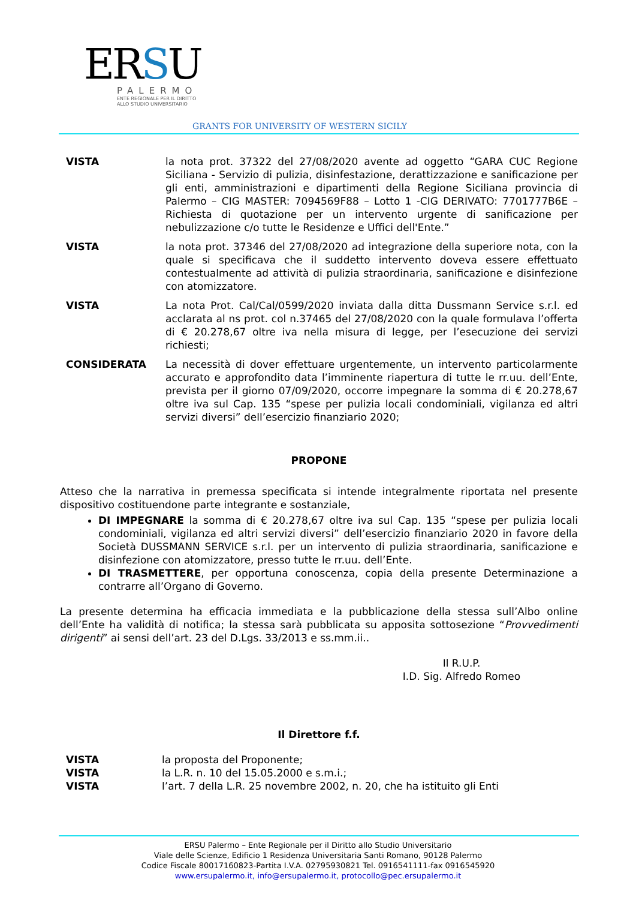ERSU
PALERMO
ENTE REGIONALE PER IL DIRITTO
ALLO STUDIO UNIVERSITARIO
GRANTS FOR UNIVERSITY OF WESTERN SICILY
VISTA la nota prot. 37322 del 27/08/2020 avente ad oggetto “GARA CUC Regione Siciliana - Servizio di pulizia, disinfestazione, derattizzazione e sanificazione per gli enti, amministrazioni e dipartimenti della Regione Siciliana provincia di Palermo – CIG MASTER: 7094569F88 – Lotto 1 -CIG DERIVATO: 7701777B6E – Richiesta di quotazione per un intervento urgente di sanificazione per nebulizzazione c/o tutte le Residenze e Uffici dell'Ente.”
VISTA la nota prot. 37346 del 27/08/2020 ad integrazione della superiore nota, con la quale si specificava che il suddetto intervento doveva essere effettuato contestualmente ad attività di pulizia straordinaria, sanificazione e disinfezione con atomizzatore.
VISTA La nota Prot. Cal/Cal/0599/2020 inviata dalla ditta Dussmann Service s.r.l. ed acclarata al ns prot. col n.37465 del 27/08/2020 con la quale formulava l’offerta di € 20.278,67 oltre iva nella misura di legge, per l’esecuzione dei servizi richiesti;
CONSIDERATA La necessità di dover effettuare urgentemente, un intervento particolarmente accurato e approfondito data l’imminente riapertura di tutte le rr.uu. dell’Ente, prevista per il giorno 07/09/2020, occorre impegnare la somma di € 20.278,67 oltre iva sul Cap. 135 “spese per pulizia locali condominiali, vigilanza ed altri servizi diversi” dell’esercizio finanziario 2020;
PROPONE
Atteso che la narrativa in premessa specificata si intende integralmente riportata nel presente dispositivo costituendone parte integrante e sostanziale,
DI IMPEGNARE la somma di € 20.278,67 oltre iva sul Cap. 135 “spese per pulizia locali condominiali, vigilanza ed altri servizi diversi” dell’esercizio finanziario 2020 in favore della Società DUSSMANN SERVICE s.r.l. per un intervento di pulizia straordinaria, sanificazione e disinfezione con atomizzatore, presso tutte le rr.uu. dell’Ente.
DI TRASMETTERE, per opportuna conoscenza, copia della presente Determinazione a contrarre all’Organo di Governo.
La presente determina ha efficacia immediata e la pubblicazione della stessa sull’Albo online dell’Ente ha validità di notifica; la stessa sarà pubblicata su apposita sottosezione “Provvedimenti dirigenti” ai sensi dell’art. 23 del D.Lgs. 33/2013 e ss.mm.ii..
Il R.U.P.
I.D. Sig. Alfredo Romeo
Il Direttore f.f.
VISTA la proposta del Proponente;
VISTA la L.R. n. 10 del 15.05.2000 e s.m.i.;
VISTA l’art. 7 della L.R. 25 novembre 2002, n. 20, che ha istituito gli Enti
ERSU Palermo – Ente Regionale per il Diritto allo Studio Universitario
Viale delle Scienze, Edificio 1 Residenza Universitaria Santi Romano, 90128 Palermo
Codice Fiscale 80017160823-Partita I.V.A. 02795930821 Tel. 0916541111-fax 0916545920
www.ersupalermo.it, info@ersupalermo.it, protocollo@pec.ersupalermo.it